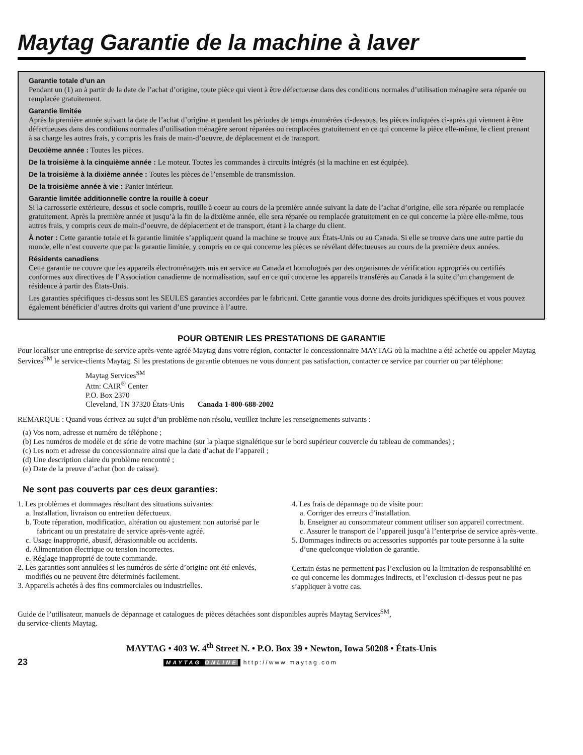Maytag Garantie de la machine à laver
Garantie totale d’un an
Pendant un (1) an à partir de la date de l’achat d’origine, toute pièce qui vient à être défectueuse dans des conditions normales d’utilisation ménagère sera réparée ou remplacée gratuitement.
Garantie limitée
Après la première année suivant la date de l’achat d’origine et pendant les périodes de temps énumérées ci-dessous, les pièces indiquées ci-après qui viennent à être défectueuses dans des conditions normales d’utilisation ménagère seront réparées ou remplacées gratuitement en ce qui concerne la pièce elle-même, le client prenant à sa charge les autres frais, y compris les frais de main-d’oeuvre, de déplacement et de transport.
Deuxième année : Toutes les pièces.
De la troisième à la cinquième année : Le moteur. Toutes les commandes à circuits intégrés (si la machine en est équipée).
De la troisième à la dixième année : Toutes les pièces de l’ensemble de transmission.
De la troisième année à vie : Panier intérieur.
Garantie limitée additionnelle contre la rouille à coeur
Si la carrosserie extérieure, dessus et socle compris, rouille à coeur au cours de la première année suivant la date de l’achat d’origine, elle sera réparée ou remplacée gratuitement. Après la première année et jusqu’à la fin de la dixième année, elle sera réparée ou remplacée gratuitement en ce qui concerne la pièce elle-même, tous autres frais, y compris ceux de main-d’oeuvre, de déplacement et de transport, étant à la charge du client.
À noter : Cette garantie totale et la garantie limitée s’appliquent quand la machine se trouve aux États-Unis ou au Canada. Si elle se trouve dans une autre partie du monde, elle n’est couverte que par la garantie limitée, y compris en ce qui concerne les pièces se révélant défectueuses au cours de la première deux années.
Résidents canadiens
Cette garantie ne couvre que les appareils électroménagers mis en service au Canada et homologués par des organismes de vérification appropriés ou certifiés conformes aux directives de l’Association canadienne de normalisation, sauf en ce qui concerne les appareils transférés au Canada à la suite d’un changement de résidence à partir des États-Unis.
Les garanties spécifiques ci-dessus sont les SEULES garanties accordées par le fabricant. Cette garantie vous donne des droits juridiques spécifiques et vous pouvez également bénéficier d’autres droits qui varient d’une province à l’autre.
POUR OBTENIR LES PRESTATIONS DE GARANTIE
Pour localiser une entreprise de service après-vente agréé Maytag dans votre région, contacter le concessionnaire MAYTAG où la machine a été achetée ou appeler Maytag Services<sup>SM</sup> le service-clients Maytag. Si les prestations de garantie obtenues ne vous donnent pas satisfaction, contacter ce service par courrier ou par téléphone:
Maytag Services<sup>SM</sup>
Attn: CAIR<sup>®</sup> Center
P.O. Box 2370
Cleveland, TN 37320 États-Unis Canada 1-800-688-2002
REMARQUE : Quand vous écrivez au sujet d’un problème non résolu, veuillez inclure les renseignements suivants :
(a) Vos nom, adresse et numéro de téléphone ;
(b) Les numéros de modèle et de série de votre machine (sur la plaque signalétique sur le bord supérieur couvercle du tableau de commandes) ;
(c) Les nom et adresse du concessionnaire ainsi que la date d’achat de l’appareil ;
(d) Une description claire du problème rencontré ;
(e) Date de la preuve d’achat (bon de caisse).
Ne sont pas couverts par ces deux garanties:
1. Les problèmes et dommages résultant des situations suivantes:
a. Installation, livraison ou entretien défectueux.
b. Toute réparation, modification, altération ou ajustement non autorisé par le fabricant ou un prestataire de service après-vente agréé.
c. Usage inapproprié, abusif, dérasionnable ou accidents.
d. Alimentation électrique ou tension incorrectes.
e. Réglage inapproprié de toute commande.
2. Les garanties sont annulées si les numéros de série d’origine ont été enlevés, modifiés ou ne peuvent être déterminés facilement.
3. Appareils achetés à des fins commerciales ou industrielles.
4. Les frais de dépannage ou de visite pour:
a. Corriger des erreurs d’installation.
b. Enseigner au consommateur comment utiliser son appareil correctment.
c. Assurer le transport de l’appareil jusqu’à l’enterprise de service après-vente.
5. Dommages indirects ou accessories supportés par toute personne à la suite d’une quelconque violation de garantie.
Certain éstas ne permettent pas l’exclusion ou la limitation de responsablilté en ce qui concerne les dommages indirects, et l’exclusion ci-dessus peut ne pas s’appliquer à votre cas.
Guide de l’utilisateur, manuels de dépannage et catalogues de pièces détachées sont disponibles auprès Maytag Services<sup>SM</sup>,
du service-clients Maytag.
MAYTAG • 403 W. 4<sup>th</sup> Street N. • P.O. Box 39 • Newton, Iowa 50208 • États-Unis
23
MAYTAG ONLINE http://www.maytag.com